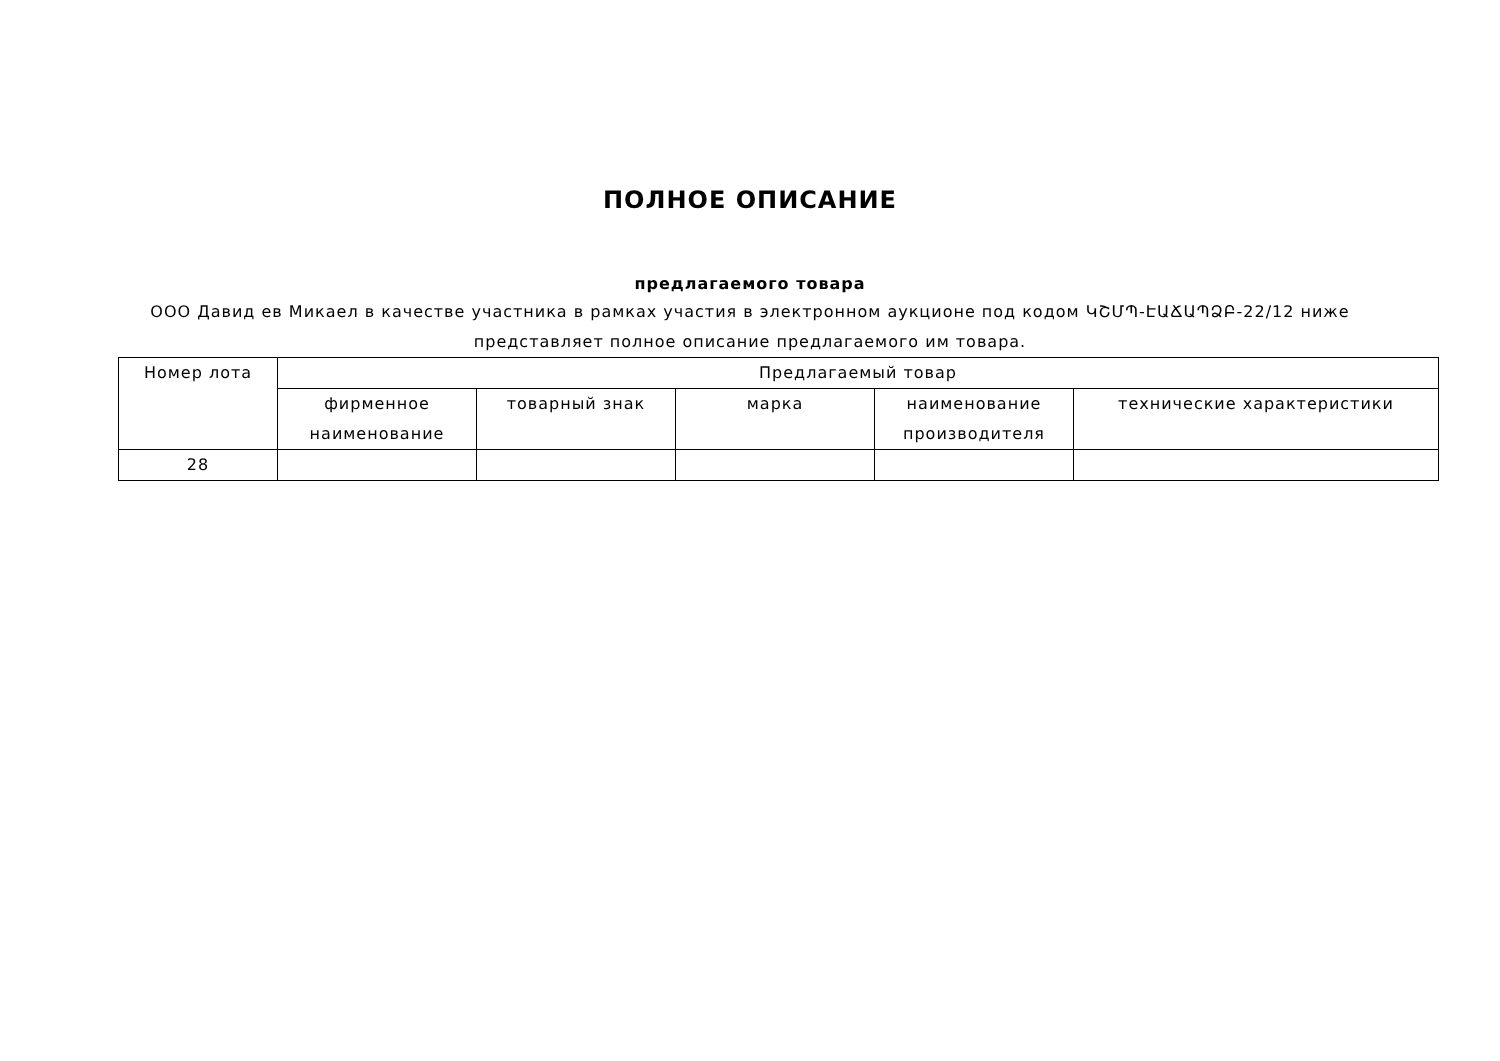ПОЛНОЕ ОПИСАНИЕ
предлагаемого товара
ООО Давид ев Микаел в качестве участника в рамках участия в электронном аукционе под кодом ԿՇՄՊ-ԷԱՃԱՊՁԲ-22/12 ниже представляет полное описание предлагаемого им товара.
| Номер лота | Предлагаемый товар | | | | |
| --- | --- | --- | --- | --- | --- |
| | фирменное наименование | товарный знак | марка | наименование производителя | технические характеристики |
| 28 | | | | | |